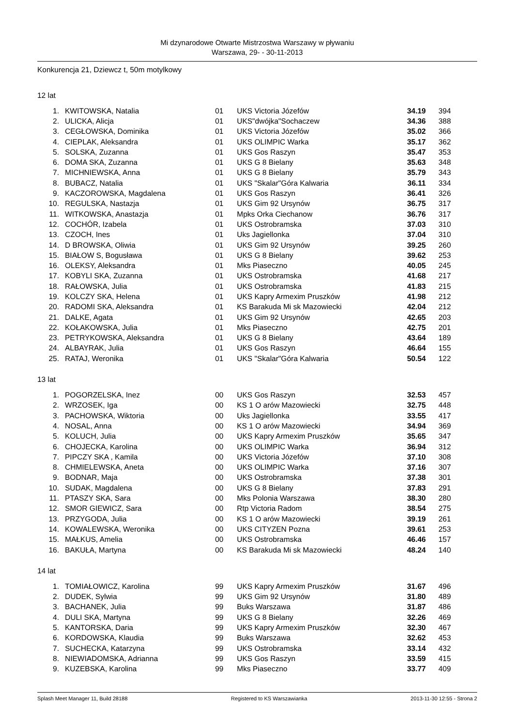Mi dzynarodowe Otwarte Mistrzostwa Warszawy w pływaniu
Warszawa, 29- - 30-11-2013
Konkurencja 21, Dziewcz t, 50m motylkowy
12 lat
| 1. | KWITOWSKA, Natalia | 01 | UKS Victoria Józefów | 34.19 | 394 |
| 2. | ULICKA, Alicja | 01 | UKS"dwójka"Sochaczew | 34.36 | 388 |
| 3. | CEGŁOWSKA, Dominika | 01 | UKS Victoria Józefów | 35.02 | 366 |
| 4. | CIEPLAK, Aleksandra | 01 | UKS OLIMPIC Warka | 35.17 | 362 |
| 5. | SOLSKA, Zuzanna | 01 | UKS Gos Raszyn | 35.47 | 353 |
| 6. | DOMA SKA, Zuzanna | 01 | UKS G 8 Bielany | 35.63 | 348 |
| 7. | MICHNIEWSKA, Anna | 01 | UKS G 8 Bielany | 35.79 | 343 |
| 8. | BUBACZ, Natalia | 01 | UKS "Skalar"Góra Kalwaria | 36.11 | 334 |
| 9. | KACZOROWSKA, Magdalena | 01 | UKS Gos Raszyn | 36.41 | 326 |
| 10. | REGULSKA, Nastazja | 01 | UKS Gim 92 Ursynów | 36.75 | 317 |
| 11. | WITKOWSKA, Anastazja | 01 | Mpks Orka Ciechanow | 36.76 | 317 |
| 12. | COCHÓR, Izabela | 01 | UKS Ostrobramska | 37.03 | 310 |
| 13. | CZOCH, Ines | 01 | Uks Jagiellonka | 37.04 | 310 |
| 14. | D BROWSKA, Oliwia | 01 | UKS Gim 92 Ursynów | 39.25 | 260 |
| 15. | BIAŁOW S, Bogusława | 01 | UKS G 8 Bielany | 39.62 | 253 |
| 16. | OLEKSY, Aleksandra | 01 | Mks Piaseczno | 40.05 | 245 |
| 17. | KOBYLI SKA, Zuzanna | 01 | UKS Ostrobramska | 41.68 | 217 |
| 18. | RAŁOWSKA, Julia | 01 | UKS Ostrobramska | 41.83 | 215 |
| 19. | KOLCZY SKA, Helena | 01 | UKS Kapry Armexim Pruszków | 41.98 | 212 |
| 20. | RADOMI SKA, Aleksandra | 01 | KS Barakuda Mi sk Mazowiecki | 42.04 | 212 |
| 21. | DALKE, Agata | 01 | UKS Gim 92 Ursynów | 42.65 | 203 |
| 22. | KOŁAKOWSKA, Julia | 01 | Mks Piaseczno | 42.75 | 201 |
| 23. | PETRYKOWSKA, Aleksandra | 01 | UKS G 8 Bielany | 43.64 | 189 |
| 24. | ALBAYRAK, Julia | 01 | UKS Gos Raszyn | 46.64 | 155 |
| 25. | RATAJ, Weronika | 01 | UKS "Skalar"Góra Kalwaria | 50.54 | 122 |
13 lat
| 1. | POGORZELSKA, Inez | 00 | UKS Gos Raszyn | 32.53 | 457 |
| 2. | WRZOSEK, Iga | 00 | KS 1 O arów Mazowiecki | 32.75 | 448 |
| 3. | PACHOWSKA, Wiktoria | 00 | Uks Jagiellonka | 33.55 | 417 |
| 4. | NOSAL, Anna | 00 | KS 1 O arów Mazowiecki | 34.94 | 369 |
| 5. | KOLUCH, Julia | 00 | UKS Kapry Armexim Pruszków | 35.65 | 347 |
| 6. | CHOJECKA, Karolina | 00 | UKS OLIMPIC Warka | 36.94 | 312 |
| 7. | PIPCZY SKA , Kamila | 00 | UKS Victoria Józefów | 37.10 | 308 |
| 8. | CHMIELEWSKA, Aneta | 00 | UKS OLIMPIC Warka | 37.16 | 307 |
| 9. | BODNAR, Maja | 00 | UKS Ostrobramska | 37.38 | 301 |
| 10. | SUDAK, Magdalena | 00 | UKS G 8 Bielany | 37.83 | 291 |
| 11. | PTASZY SKA, Sara | 00 | Mks Polonia Warszawa | 38.30 | 280 |
| 12. | SMOR GIEWICZ, Sara | 00 | Rtp Victoria Radom | 38.54 | 275 |
| 13. | PRZYGODA, Julia | 00 | KS 1 O arów Mazowiecki | 39.19 | 261 |
| 14. | KOWALEWSKA, Weronika | 00 | UKS CITYZEN Pozna | 39.61 | 253 |
| 15. | MAŁKUS, Amelia | 00 | UKS Ostrobramska | 46.46 | 157 |
| 16. | BAKUŁA, Martyna | 00 | KS Barakuda Mi sk Mazowiecki | 48.24 | 140 |
14 lat
| 1. | TOMIAŁOWICZ, Karolina | 99 | UKS Kapry Armexim Pruszków | 31.67 | 496 |
| 2. | DUDEK, Sylwia | 99 | UKS Gim 92 Ursynów | 31.80 | 489 |
| 3. | BACHANEK, Julia | 99 | Buks Warszawa | 31.87 | 486 |
| 4. | DULI SKA, Martyna | 99 | UKS G 8 Bielany | 32.26 | 469 |
| 5. | KANTORSKA, Daria | 99 | UKS Kapry Armexim Pruszków | 32.30 | 467 |
| 6. | KORDOWSKA, Klaudia | 99 | Buks Warszawa | 32.62 | 453 |
| 7. | SUCHECKA, Katarzyna | 99 | UKS Ostrobramska | 33.14 | 432 |
| 8. | NIEWIADOMSKA, Adrianna | 99 | UKS Gos Raszyn | 33.59 | 415 |
| 9. | KUZEBSKA, Karolina | 99 | Mks Piaseczno | 33.77 | 409 |
Splash Meet Manager 11, Build 28188 Registered to KS Warszawianka 2013-11-30 12:55 - Strona 2